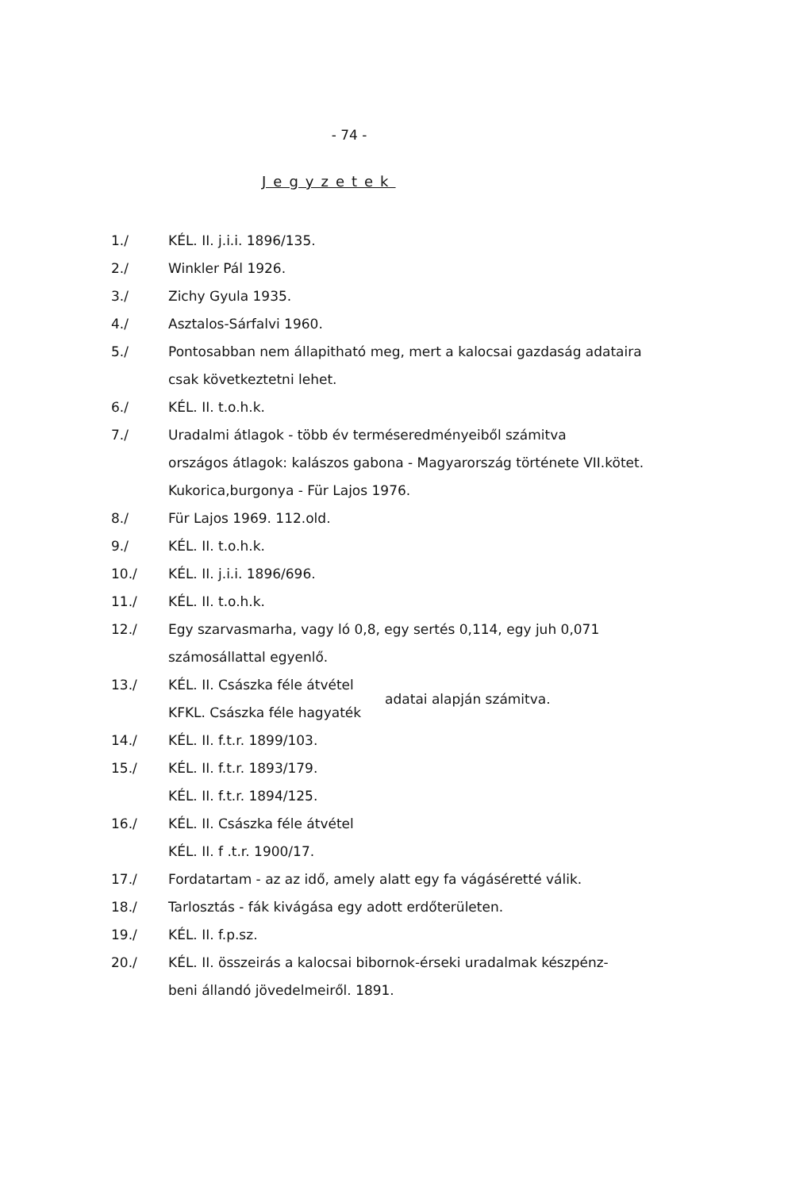- 74 -
Jegyzetek
1./ KÉL. II. j.i.i. 1896/135.
2./ Winkler Pál 1926.
3./ Zichy Gyula 1935.
4./ Asztalos-Sárfalvi 1960.
5./ Pontosabban nem állapitható meg, mert a kalocsai gazdaság adataira
csak következtetni lehet.
6./ KÉL. II. t.o.h.k.
7./ Uradalmi átlagok - több év terméseredményeiből számitva
országos átlagok: kalászos gabona - Magyarország története VII.kötet.
Kukorica,burgonya - Für Lajos 1976.
8./ Für Lajos 1969. 112.old.
9./ KÉL. II. t.o.h.k.
10./ KÉL. II. j.i.i. 1896/696.
11./ KÉL. II. t.o.h.k.
12./ Egy szarvasmarha, vagy ló 0,8, egy sertés 0,114, egy juh 0,071
számosállattal egyenlő.
13./ KÉL. II. Császka féle átvétel
KFKL. Császka féle hagyaték adatai alapján számitva.
14./ KÉL. II. f.t.r. 1899/103.
15./ KÉL. II. f.t.r. 1893/179.
KÉL. II. f.t.r. 1894/125.
16./ KÉL. II. Császka féle átvétel
KÉL. II. f .t.r. 1900/17.
17./ Fordatartam - az az idő, amely alatt egy fa vágáséretté válik.
18./ Tarlosztás - fák kivágása egy adott erdőterületen.
19./ KÉL. II. f.p.sz.
20./ KÉL. II. összeirás a kalocsai bibornok-érseki uradalmak készpénz-
beni állandó jövedelmeiről. 1891.